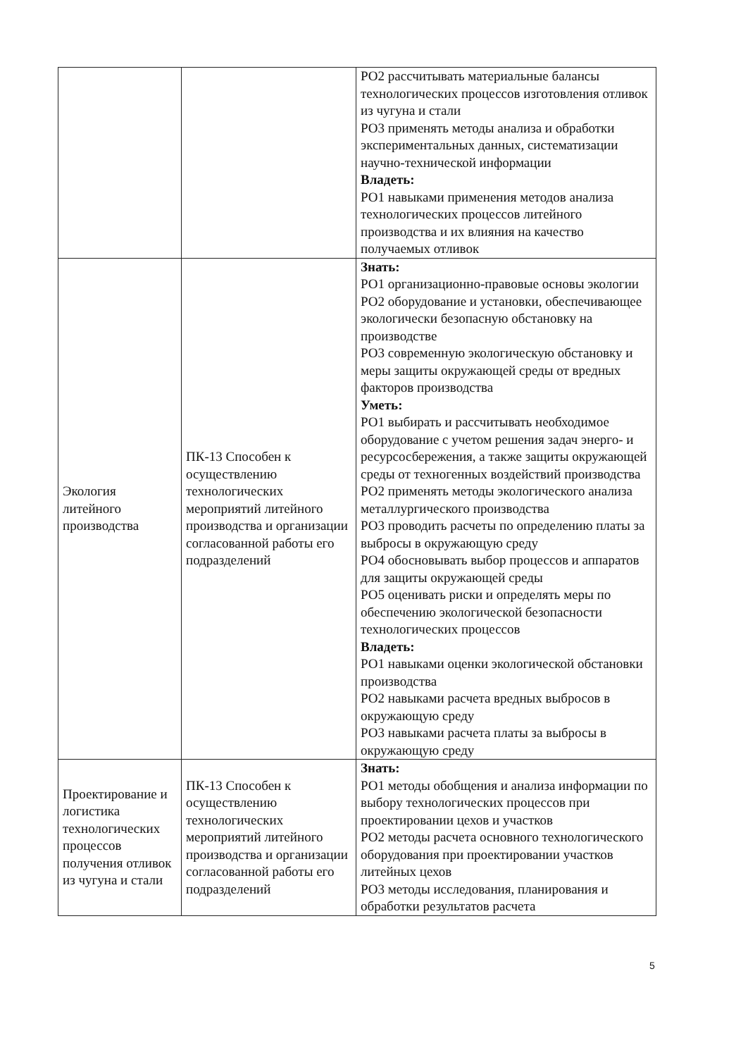| | | РО2 рассчитывать материальные балансы технологических процессов изготовления отливок из чугуна и стали РО3 применять методы анализа и обработки экспериментальных данных, систематизации научно-технической информации Владеть: РО1 навыками применения методов анализа технологических процессов литейного производства и их влияния на качество получаемых отливок |
| Экология литейного производства | ПК-13 Способен к осуществлению технологических мероприятий литейного производства и организации согласованной работы его подразделений | Знать: РО1 организационно-правовые основы экологии РО2 оборудование и установки, обеспечивающее экологически безопасную обстановку на производстве РО3 современную экологическую обстановку и меры защиты окружающей среды от вредных факторов производства Уметь: РО1 выбирать и рассчитывать необходимое оборудование с учетом решения задач энерго- и ресурсосбережения, а также защиты окружающей среды от техногенных воздействий производства РО2 применять методы экологического анализа металлургического производства РО3 проводить расчеты по определению платы за выбросы в окружающую среду РО4 обосновывать выбор процессов и аппаратов для защиты окружающей среды РО5 оценивать риски и определять меры по обеспечению экологической безопасности технологических процессов Владеть: РО1 навыками оценки экологической обстановки производства РО2 навыками расчета вредных выбросов в окружающую среду РО3 навыками расчета платы за выбросы в окружающую среду |
| Проектирование и логистика технологических процессов получения отливок из чугуна и стали | ПК-13 Способен к осуществлению технологических мероприятий литейного производства и организации согласованной работы его подразделений | Знать: РО1 методы обобщения и анализа информации по выбору технологических процессов при проектировании цехов и участков РО2 методы расчета основного технологического оборудования при проектировании участков литейных цехов РО3 методы исследования, планирования и обработки результатов расчета |
5